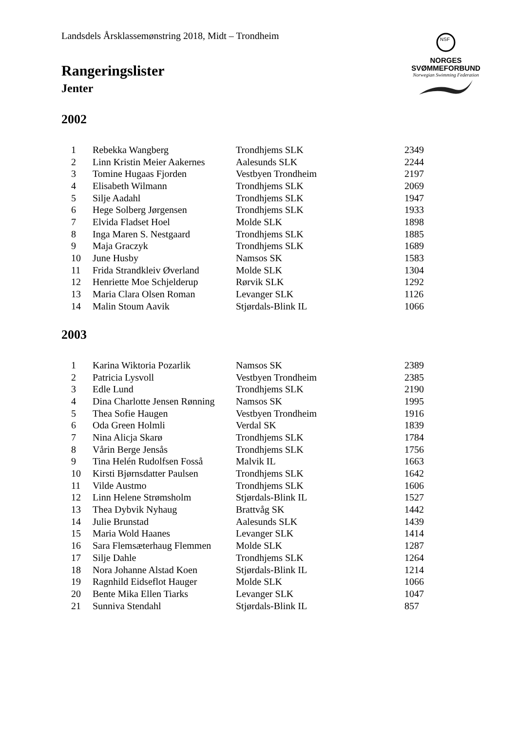Landsdels Årsklassemønstring 2018, Midt – Trondheim
NSF
NORGES
SVØMMEFORBUND
Norwegian Swimming Federation
Rangeringslister
Jenter
2002
| 1 | Rebekka Wangberg | Trondhjems SLK | 2349 |
| 2 | Linn Kristin Meier Aakernes | Aalesunds SLK | 2244 |
| 3 | Tomine Hugaas Fjorden | Vestbyen Trondheim | 2197 |
| 4 | Elisabeth Wilmann | Trondhjems SLK | 2069 |
| 5 | Silje Aadahl | Trondhjems SLK | 1947 |
| 6 | Hege Solberg Jørgensen | Trondhjems SLK | 1933 |
| 7 | Elvida Fladset Hoel | Molde SLK | 1898 |
| 8 | Inga Maren S. Nestgaard | Trondhjems SLK | 1885 |
| 9 | Maja Graczyk | Trondhjems SLK | 1689 |
| 10 | June Husby | Namsos SK | 1583 |
| 11 | Frida Strandkleiv Øverland | Molde SLK | 1304 |
| 12 | Henriette Moe Schjelderup | Rørvik SLK | 1292 |
| 13 | Maria Clara Olsen Roman | Levanger SLK | 1126 |
| 14 | Malin Stoum Aavik | Stjørdals-Blink IL | 1066 |
2003
| 1 | Karina Wiktoria Pozarlik | Namsos SK | 2389 |
| 2 | Patricia Lysvoll | Vestbyen Trondheim | 2385 |
| 3 | Edle Lund | Trondhjems SLK | 2190 |
| 4 | Dina Charlotte Jensen Rønning | Namsos SK | 1995 |
| 5 | Thea Sofie Haugen | Vestbyen Trondheim | 1916 |
| 6 | Oda Green Holmli | Verdal SK | 1839 |
| 7 | Nina Alicja Skarø | Trondhjems SLK | 1784 |
| 8 | Vårin Berge Jensås | Trondhjems SLK | 1756 |
| 9 | Tina Helén Rudolfsen Fosså | Malvik IL | 1663 |
| 10 | Kirsti Bjørnsdatter Paulsen | Trondhjems SLK | 1642 |
| 11 | Vilde Austmo | Trondhjems SLK | 1606 |
| 12 | Linn Helene Strømsholm | Stjørdals-Blink IL | 1527 |
| 13 | Thea Dybvik Nyhaug | Brattvåg SK | 1442 |
| 14 | Julie Brunstad | Aalesunds SLK | 1439 |
| 15 | Maria Wold Haanes | Levanger SLK | 1414 |
| 16 | Sara Flemsæterhaug Flemmen | Molde SLK | 1287 |
| 17 | Silje Dahle | Trondhjems SLK | 1264 |
| 18 | Nora Johanne Alstad Koen | Stjørdals-Blink IL | 1214 |
| 19 | Ragnhild Eidseflot Hauger | Molde SLK | 1066 |
| 20 | Bente Mika Ellen Tiarks | Levanger SLK | 1047 |
| 21 | Sunniva Stendahl | Stjørdals-Blink IL | 857 |